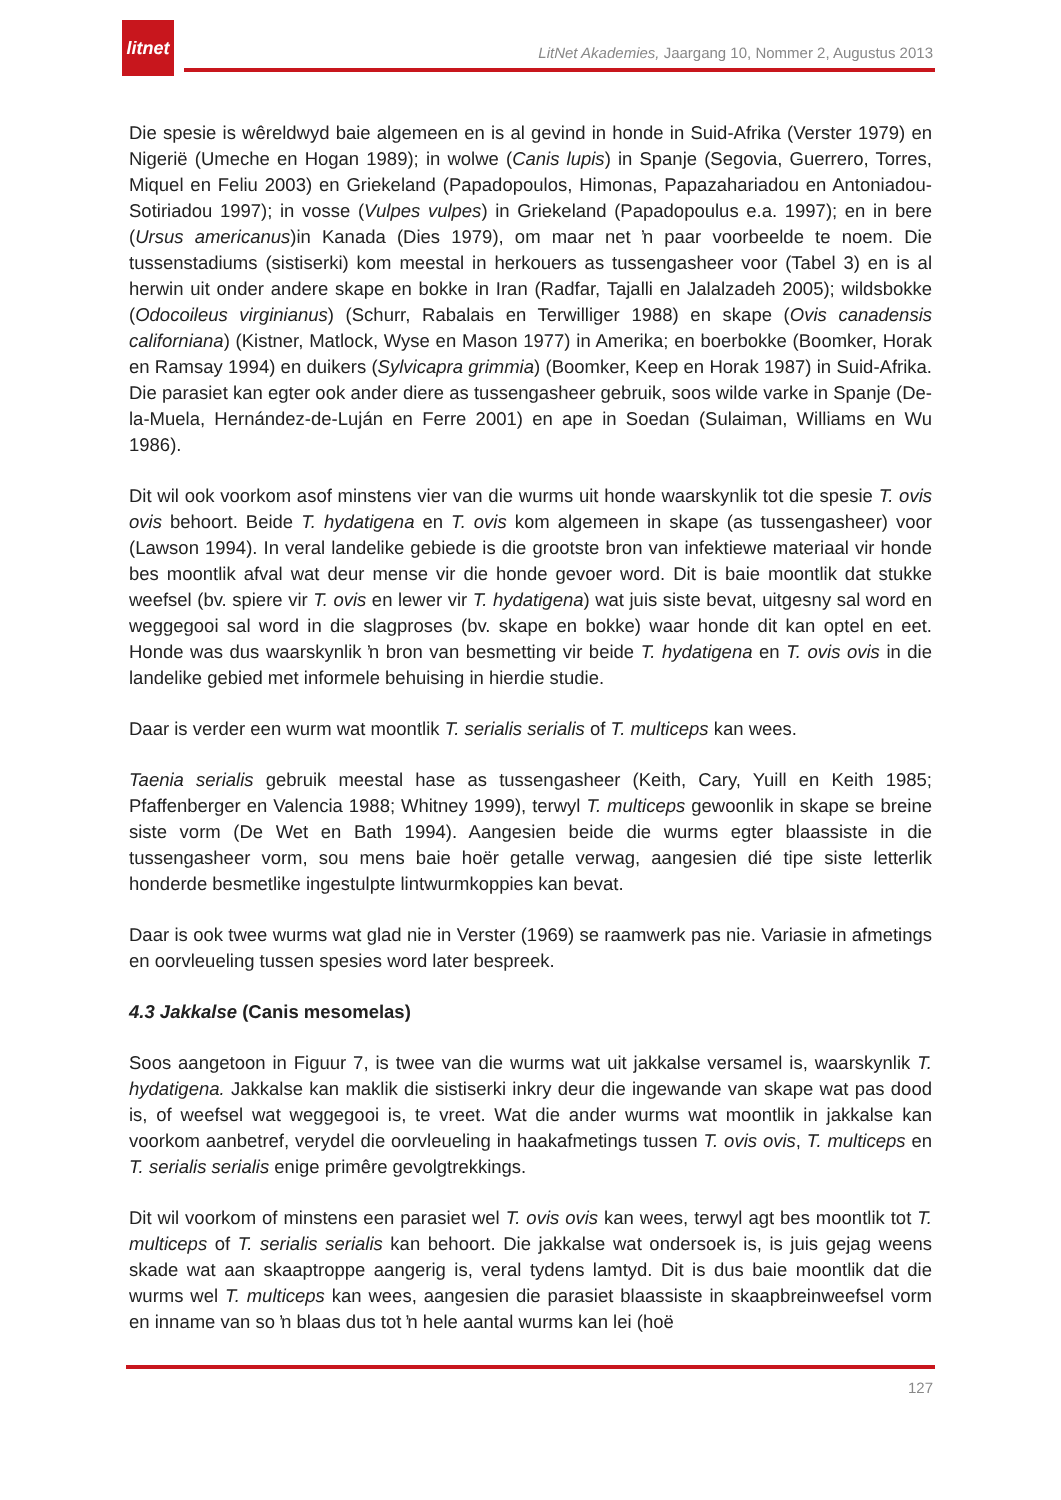litnet
LitNet Akademies, Jaargang 10, Nommer 2, Augustus 2013
Die spesie is wêreldwyd baie algemeen en is al gevind in honde in Suid-Afrika (Verster 1979) en Nigerië (Umeche en Hogan 1989); in wolwe (Canis lupis) in Spanje (Segovia, Guerrero, Torres, Miquel en Feliu 2003) en Griekeland (Papadopoulos, Himonas, Papazahariadou en Antoniadou-Sotiriadou 1997); in vosse (Vulpes vulpes) in Griekeland (Papadopoulus e.a. 1997); en in bere (Ursus americanus)in Kanada (Dies 1979), om maar net ŉ paar voorbeelde te noem. Die tussenstadiums (sistiserki) kom meestal in herkouers as tussengasheer voor (Tabel 3) en is al herwin uit onder andere skape en bokke in Iran (Radfar, Tajalli en Jalalzadeh 2005); wildsbokke (Odocoileus virginianus) (Schurr, Rabalais en Terwilliger 1988) en skape (Ovis canadensis californiana) (Kistner, Matlock, Wyse en Mason 1977) in Amerika; en boerbokke (Boomker, Horak en Ramsay 1994) en duikers (Sylvicapra grimmia) (Boomker, Keep en Horak 1987) in Suid-Afrika. Die parasiet kan egter ook ander diere as tussengasheer gebruik, soos wilde varke in Spanje (De-la-Muela, Hernández-de-Luján en Ferre 2001) en ape in Soedan (Sulaiman, Williams en Wu 1986).
Dit wil ook voorkom asof minstens vier van die wurms uit honde waarskynlik tot die spesie T. ovis ovis behoort. Beide T. hydatigena en T. ovis kom algemeen in skape (as tussengasheer) voor (Lawson 1994). In veral landelike gebiede is die grootste bron van infektiewe materiaal vir honde bes moontlik afval wat deur mense vir die honde gevoer word. Dit is baie moontlik dat stukke weefsel (bv. spiere vir T. ovis en lewer vir T. hydatigena) wat juis siste bevat, uitgesny sal word en weggegooi sal word in die slagproses (bv. skape en bokke) waar honde dit kan optel en eet. Honde was dus waarskynlik ŉ bron van besmetting vir beide T. hydatigena en T. ovis ovis in die landelike gebied met informele behuising in hierdie studie.
Daar is verder een wurm wat moontlik T. serialis serialis of T. multiceps kan wees.
Taenia serialis gebruik meestal hase as tussengasheer (Keith, Cary, Yuill en Keith 1985; Pfaffenberger en Valencia 1988; Whitney 1999), terwyl T. multiceps gewoonlik in skape se breine siste vorm (De Wet en Bath 1994). Aangesien beide die wurms egter blaassiste in die tussengasheer vorm, sou mens baie hoër getalle verwag, aangesien dié tipe siste letterlik honderde besmetlike ingestulpte lintwurmkoppies kan bevat.
Daar is ook twee wurms wat glad nie in Verster (1969) se raamwerk pas nie. Variasie in afmetings en oorvleueling tussen spesies word later bespreek.
4.3 Jakkalse (Canis mesomelas)
Soos aangetoon in Figuur 7, is twee van die wurms wat uit jakkalse versamel is, waarskynlik T. hydatigena. Jakkalse kan maklik die sistiserki inkry deur die ingewande van skape wat pas dood is, of weefsel wat weggegooi is, te vreet. Wat die ander wurms wat moontlik in jakkalse kan voorkom aanbetref, verydel die oorvleueling in haakafmetings tussen T. ovis ovis, T. multiceps en T. serialis serialis enige primêre gevolgtrekkings.
Dit wil voorkom of minstens een parasiet wel T. ovis ovis kan wees, terwyl agt bes moontlik tot T. multiceps of T. serialis serialis kan behoort. Die jakkalse wat ondersoek is, is juis gejag weens skade wat aan skaaptroppe aangerig is, veral tydens lamtyd. Dit is dus baie moontlik dat die wurms wel T. multiceps kan wees, aangesien die parasiet blaassiste in skaapbreinweefsel vorm en inname van so ŉ blaas dus tot ŉ hele aantal wurms kan lei (hoë
127